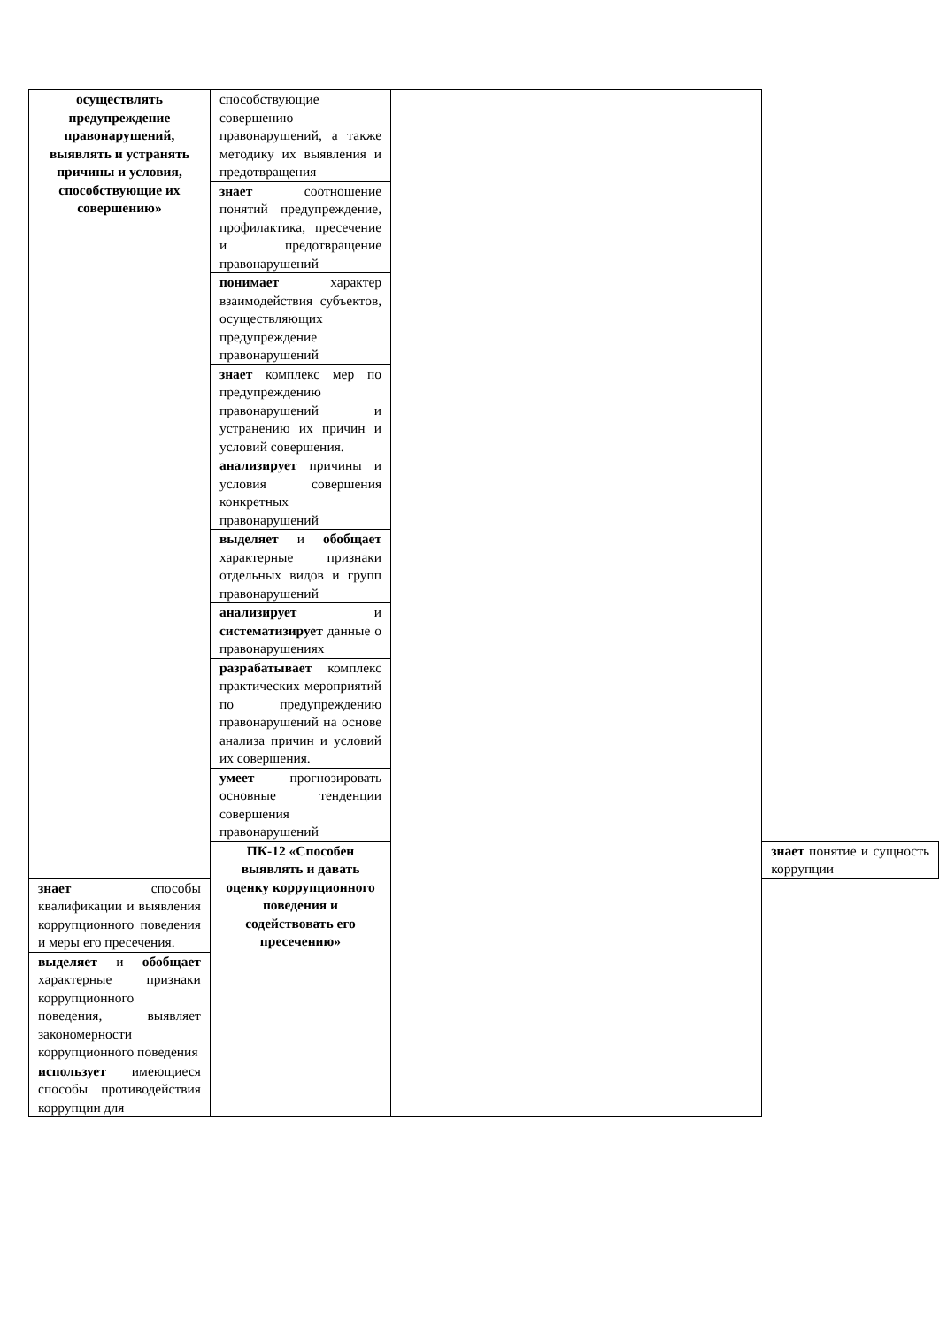| осуществлять предупреждение правонарушений, выявлять и устранять причины и условия, способствующие их совершению» | способствующие совершению правонарушений, а также методику их выявления и предотвращения | | | |
| | знает соотношение понятий предупреждение, профилактика, пресечение и предотвращение правонарушений | | | |
| | понимает характер взаимодействия субъектов, осуществляющих предупреждение правонарушений | | | |
| | знает комплекс мер по предупреждению правонарушений и устранению их причин и условий совершения. | | | |
| | анализирует причины и условия совершения конкретных правонарушений | | | |
| | выделяет и обобщает характерные признаки отдельных видов и групп правонарушений | | | |
| | анализирует и систематизирует данные о правонарушениях | | | |
| | разрабатывает комплекс практических мероприятий по предупреждению правонарушений на основе анализа причин и условий их совершения. | | | |
| | умеет прогнозировать основные тенденции совершения правонарушений | | | |
| | ПК-12 «Способен выявлять и давать оценку коррупционного поведения и содействовать его пресечению» | | | знает понятие и сущность коррупции |
| знает способы квалификации и выявления коррупционного поведения и меры его пресечения. | | | | |
| выделяет и обобщает характерные признаки коррупционного поведения, выявляет закономерности коррупционного поведения | | | | |
| использует имеющиеся способы противодействия коррупции для | | | | |